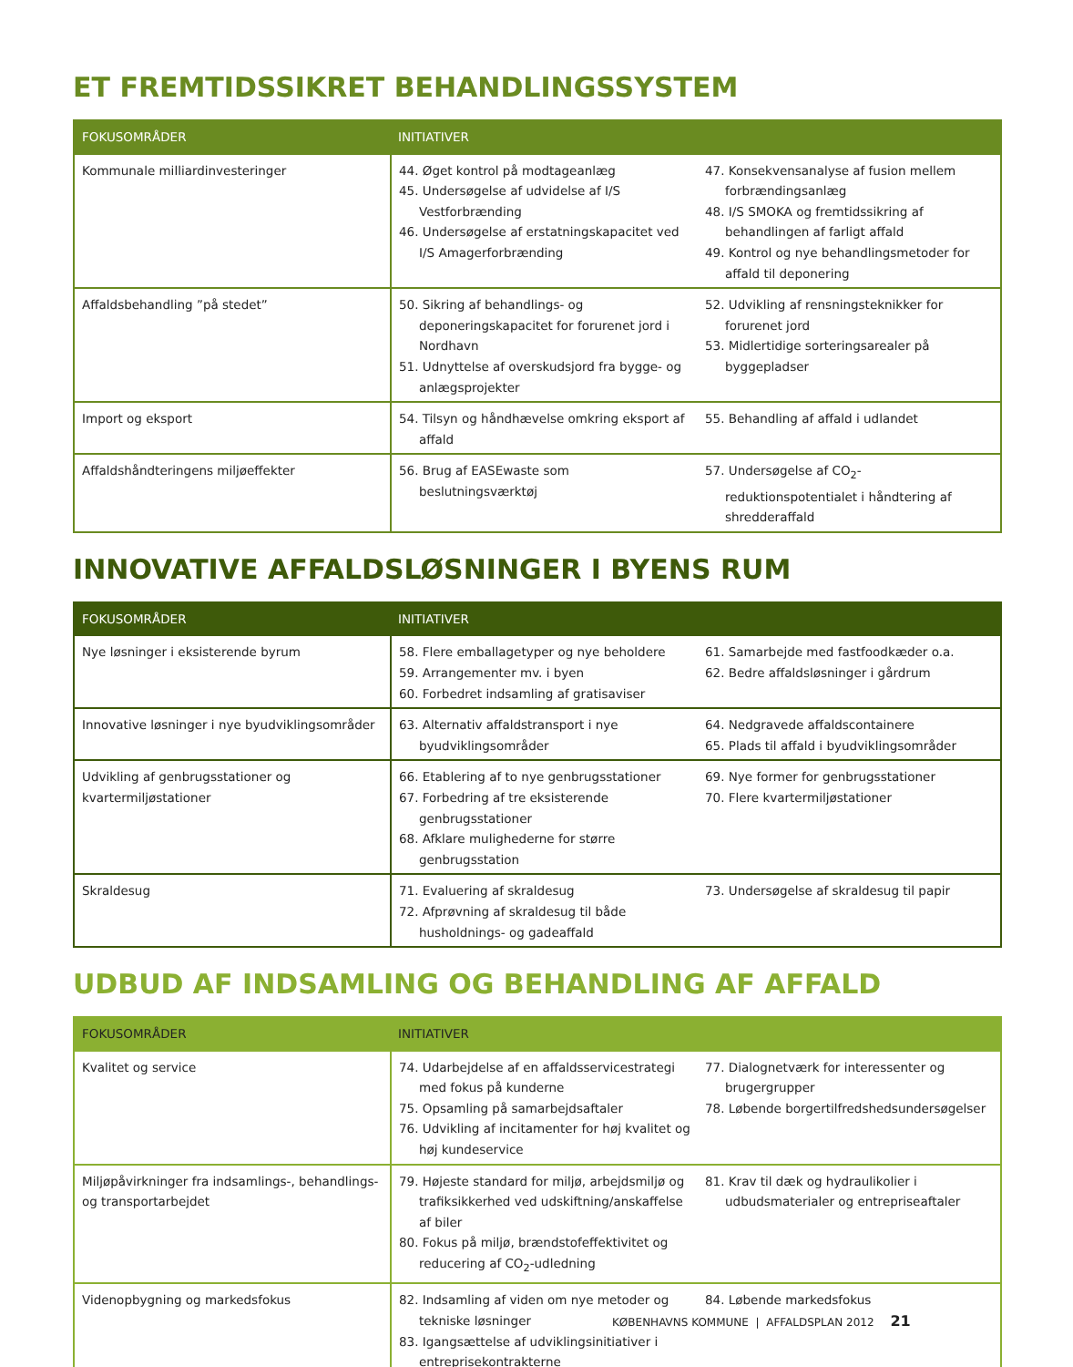ET FREMTIDSSIKRET BEHANDLINGSSYSTEM
| FOKUSOMRÅDER | INITIATIVER | |
| --- | --- | --- |
| Kommunale milliardinvesteringer | 44. Øget kontrol på modtageanlæg 45. Undersøgelse af udvidelse af I/S Vestforbrænding 46. Undersøgelse af erstatningskapacitet ved I/S Amagerforbrænding | 47. Konsekvensanalyse af fusion mellem forbrændingsanlæg 48. I/S SMOKA og fremtidssikring af behandlingen af farligt affald 49. Kontrol og nye behandlingsmetoder for affald til deponering |
| Affaldsbehandling ”på stedet” | 50. Sikring af behandlings- og deponeringskapacitet for forurenet jord i Nordhavn 51. Udnyttelse af overskudsjord fra bygge- og anlægsprojekter | 52. Udvikling af rensningsteknikker for forurenet jord 53. Midlertidige sorteringsarealer på byggepladser |
| Import og eksport | 54. Tilsyn og håndhævelse omkring eksport af affald | 55. Behandling af affald i udlandet |
| Affaldshåndteringens miljøeffekter | 56. Brug af EASEwaste som beslutningsværktøj | 57. Undersøgelse af CO<sub>2</sub>-reduktionspotentialet i håndtering af shredderaffald |
INNOVATIVE AFFALDSLØSNINGER I BYENS RUM
| FOKUSOMRÅDER | INITIATIVER | |
| --- | --- | --- |
| Nye løsninger i eksisterende byrum | 58. Flere emballagetyper og nye beholdere 59. Arrangementer mv. i byen 60. Forbedret indsamling af gratisaviser | 61. Samarbejde med fastfoodkæder o.a. 62. Bedre affaldsløsninger i gårdrum |
| Innovative løsninger i nye byudviklingsområder | 63. Alternativ affaldstransport i nye byudviklingsområder | 64. Nedgravede affaldscontainere 65. Plads til affald i byudviklingsområder |
| Udvikling af genbrugsstationer og kvartermiljøstationer | 66. Etablering af to nye genbrugsstationer 67. Forbedring af tre eksisterende genbrugsstationer 68. Afklare mulighederne for større genbrugsstation | 69. Nye former for genbrugsstationer 70. Flere kvartermiljøstationer |
| Skraldesug | 71. Evaluering af skraldesug 72. Afprøvning af skraldesug til både husholdnings- og gadeaffald | 73. Undersøgelse af skraldesug til papir |
UDBUD AF INDSAMLING OG BEHANDLING AF AFFALD
| FOKUSOMRÅDER | INITIATIVER | |
| --- | --- | --- |
| Kvalitet og service | 74. Udarbejdelse af en affaldsservicestrategi med fokus på kunderne 75. Opsamling på samarbejdsaftaler 76. Udvikling af incitamenter for høj kvalitet og høj kundeservice | 77. Dialognetværk for interessenter og brugergrupper 78. Løbende borgertilfredshedsundersøgelser |
| Miljøpåvirkninger fra indsamlings-, behandlings- og transportarbejdet | 79. Højeste standard for miljø, arbejdsmiljø og trafiksikkerhed ved udskiftning/anskaffelse af biler 80. Fokus på miljø, brændstofeffektivitet og reducering af CO<sub>2</sub>-udledning | 81. Krav til dæk og hydraulikolier i udbudsmaterialer og entrepriseaftaler |
| Videnopbygning og markedsfokus | 82. Indsamling af viden om nye metoder og tekniske løsninger 83. Igangsættelse af udviklingsinitiativer i entreprisekontrakterne | 84. Løbende markedsfokus |
KØBENHAVNS KOMMUNE | AFFALDSPLAN 2012 21